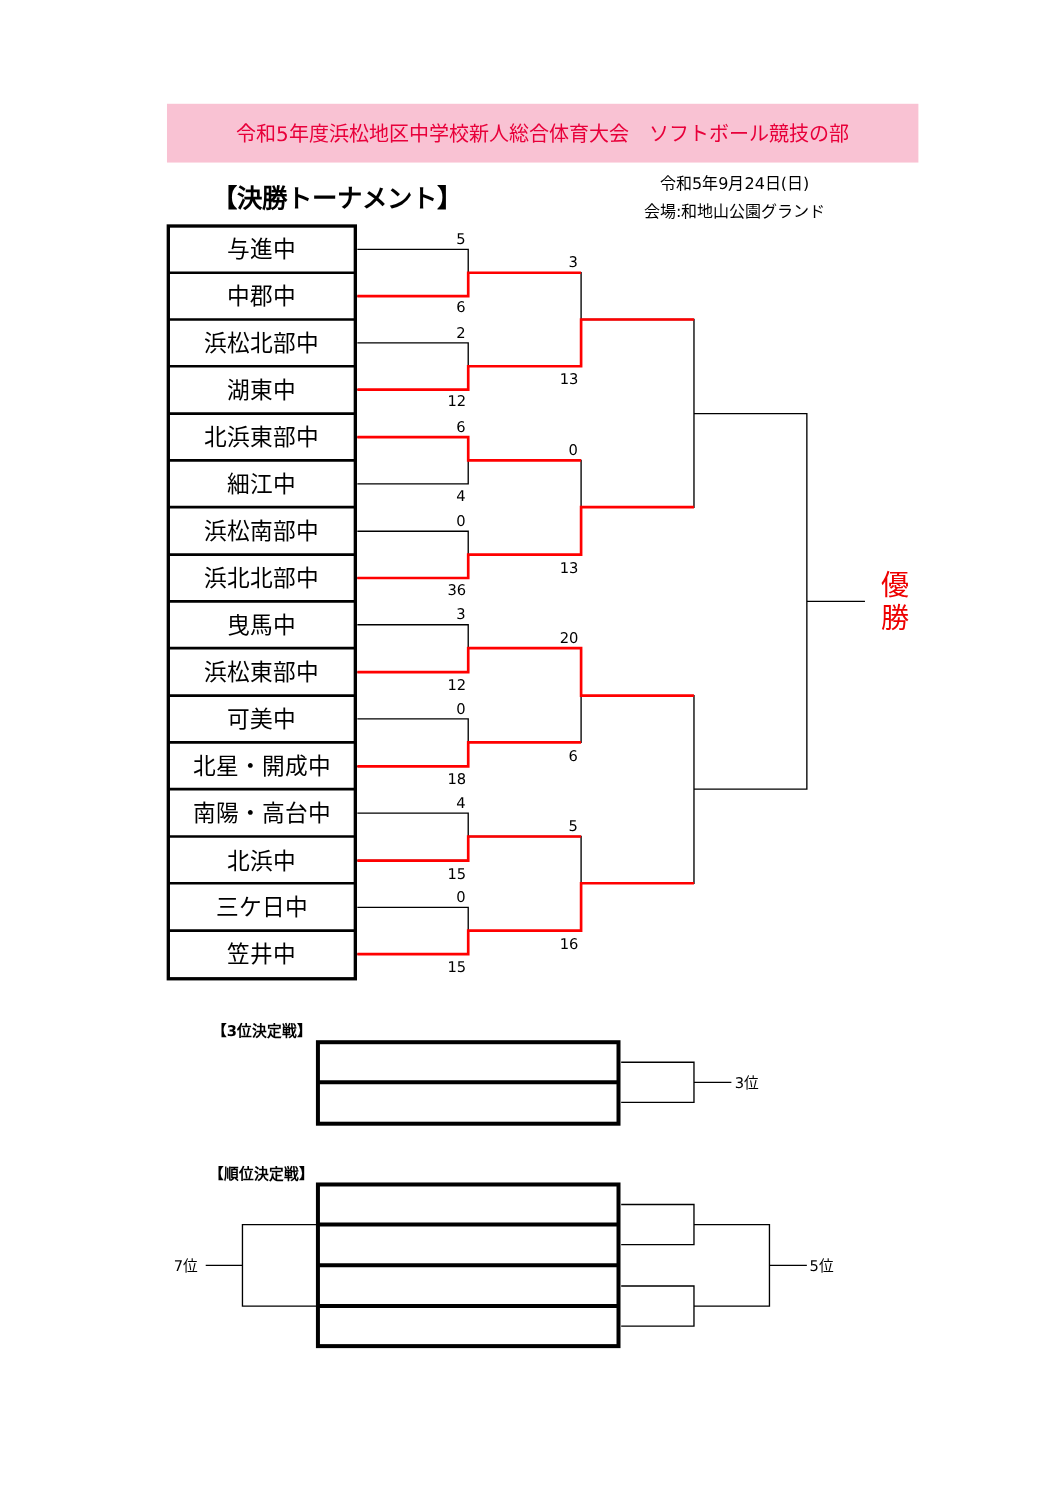令和5年度浜松地区中学校新人総合体育大会　ソフトボール競技の部
【決勝トーナメント】
令和5年9月24日(日)
会場:和地山公園グランド
与進中
中郡中
浜松北部中
湖東中
北浜東部中
細江中
浜松南部中
浜北北部中
曳馬中
浜松東部中
可美中
北星・開成中
南陽・高台中
北浜中
三ケ日中
笠井中
5
6
2
12
6
4
0
36
3
12
0
18
4
15
0
15
3
13
0
13
20
6
5
16
優
勝
【3位決定戦】
3位
【順位決定戦】
7位
5位